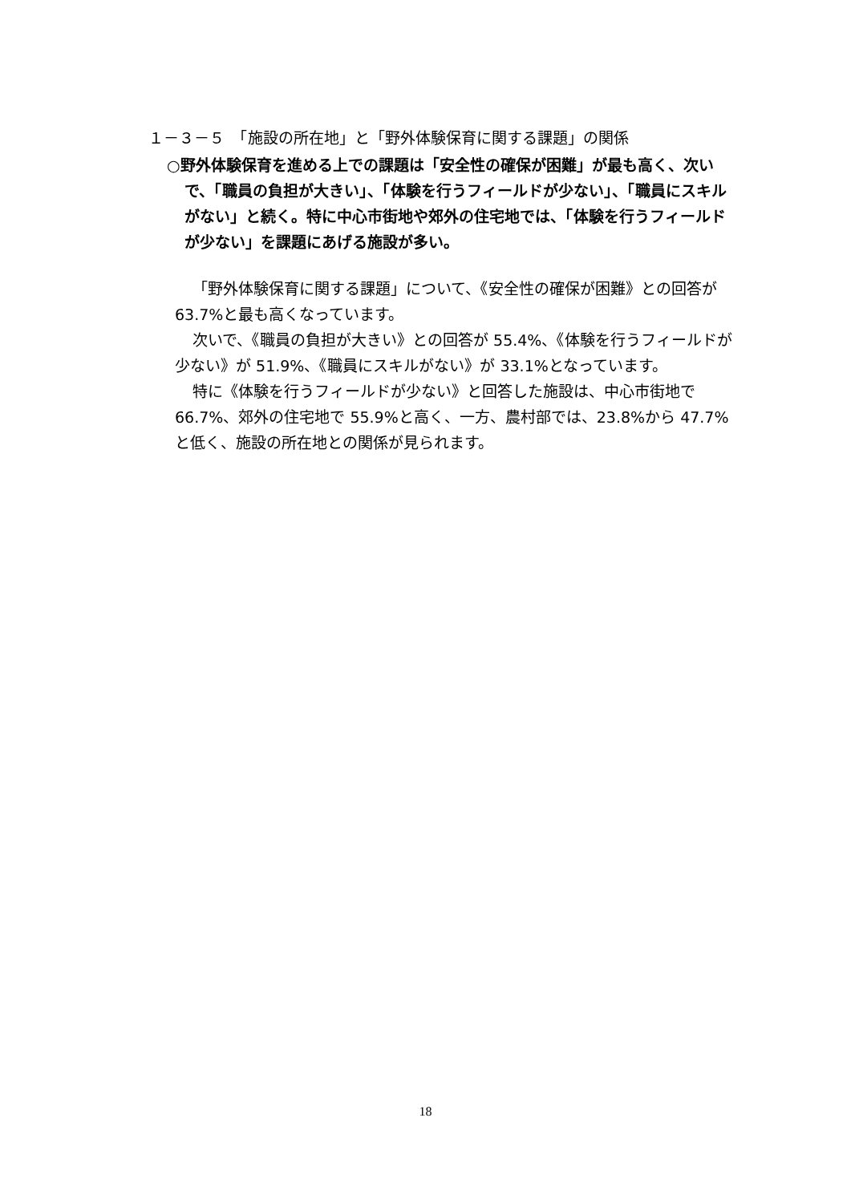１－３－５　「施設の所在地」と「野外体験保育に関する課題」の関係
○野外体験保育を進める上での課題は「安全性の確保が困難」が最も高く、次いで、「職員の負担が大きい」、「体験を行うフィールドが少ない」、「職員にスキルがない」と続く。特に中心市街地や郊外の住宅地では、「体験を行うフィールドが少ない」を課題にあげる施設が多い。
「野外体験保育に関する課題」について、《安全性の確保が困難》との回答が 63.7%と最も高くなっています。
次いで、《職員の負担が大きい》との回答が 55.4%、《体験を行うフィールドが少ない》が 51.9%、《職員にスキルがない》が 33.1%となっています。
特に《体験を行うフィールドが少ない》と回答した施設は、中心市街地で 66.7%、郊外の住宅地で 55.9%と高く、一方、農村部では、23.8%から 47.7%と低く、施設の所在地との関係が見られます。
18